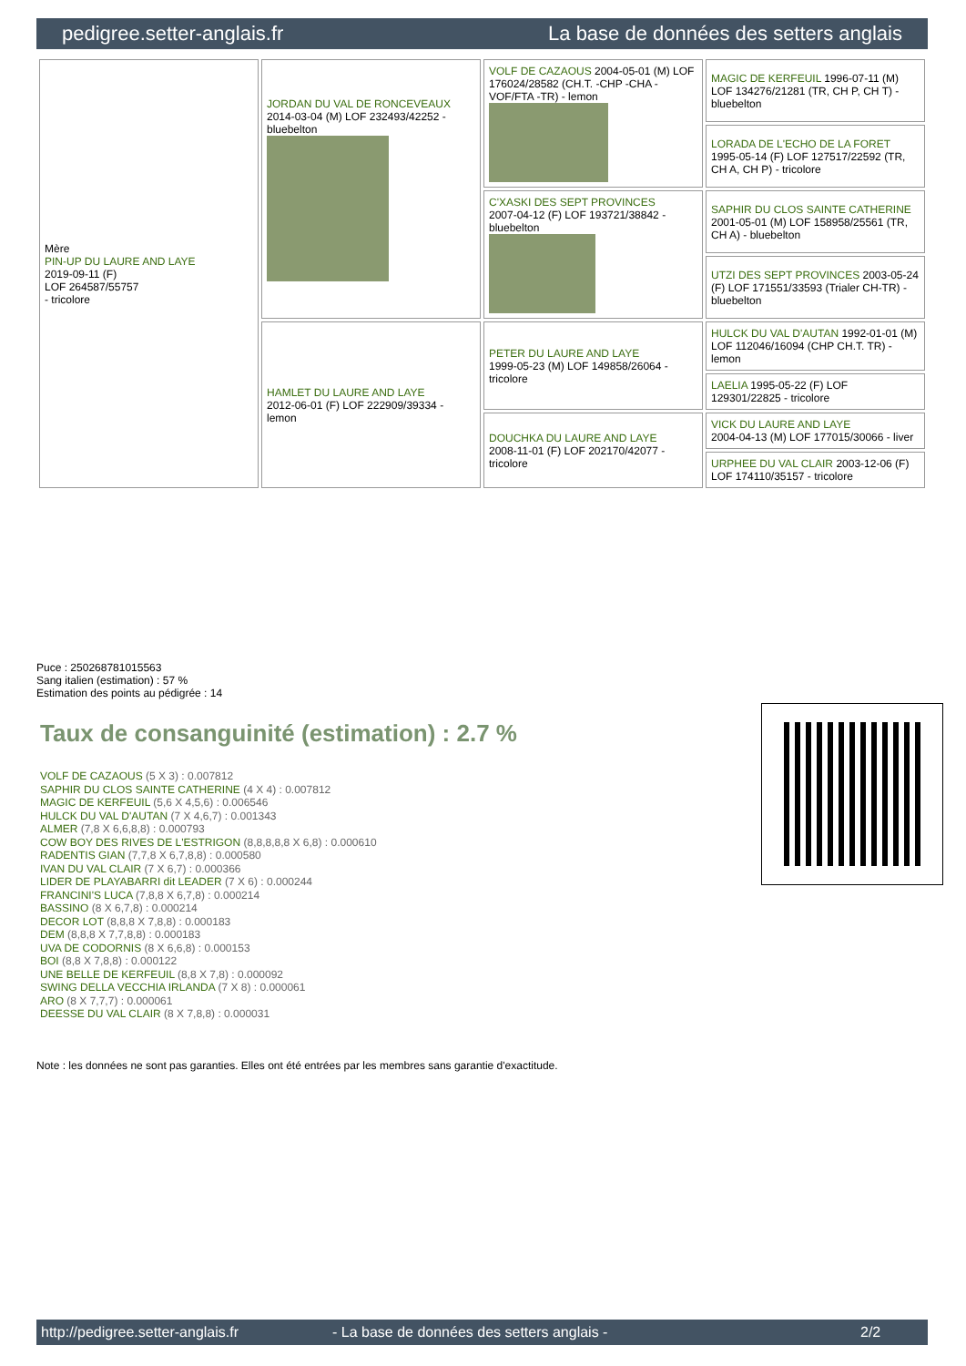pedigree.setter-anglais.fr La base de données des setters anglais
| Mère PIN-UP DU LAURE AND LAYE 2019-09-11 (F) LOF 264587/55757 - tricolore | JORDAN DU VAL DE RONCEVEAUX 2014-03-04 (M) LOF 232493/42252 - bluebelton | VOLF DE CAZAOUS 2004-05-01 (M) LOF 176024/28582 (CH.T. -CHP -CHA -VOF/FTA -TR) - lemon | MAGIC DE KERFEUIL 1996-07-11 (M) LOF 134276/21281 (TR, CH P, CH T) - bluebelton |
| | | | LORADA DE L'ECHO DE LA FORET 1995-05-14 (F) LOF 127517/22592 (TR, CH A, CH P) - tricolore |
| | | C'XASKI DES SEPT PROVINCES 2007-04-12 (F) LOF 193721/38842 - bluebelton | SAPHIR DU CLOS SAINTE CATHERINE 2001-05-01 (M) LOF 158958/25561 (TR, CH A) - bluebelton |
| | | | UTZI DES SEPT PROVINCES 2003-05-24 (F) LOF 171551/33593 (Trialer CH-TR) - bluebelton |
| | HAMLET DU LAURE AND LAYE 2012-06-01 (F) LOF 222909/39334 - lemon | PETER DU LAURE AND LAYE 1999-05-23 (M) LOF 149858/26064 - tricolore | HULCK DU VAL D'AUTAN 1992-01-01 (M) LOF 112046/16094 (CHP CH.T. TR) - lemon |
| | | | LAELIA 1995-05-22 (F) LOF 129301/22825 - tricolore |
| | | DOUCHKA DU LAURE AND LAYE 2008-11-01 (F) LOF 202170/42077 - tricolore | VICK DU LAURE AND LAYE 2004-04-13 (M) LOF 177015/30066 - liver |
| | | | URPHEE DU VAL CLAIR 2003-12-06 (F) LOF 174110/35157 - tricolore |
Puce : 250268781015563
Sang italien (estimation) : 57 %
Estimation des points au pédigrée : 14
Taux de consanguinité (estimation) : 2.7 %
VOLF DE CAZAOUS (5 X 3) : 0.007812
SAPHIR DU CLOS SAINTE CATHERINE (4 X 4) : 0.007812
MAGIC DE KERFEUIL (5,6 X 4,5,6) : 0.006546
HULCK DU VAL D'AUTAN (7 X 4,6,7) : 0.001343
ALMER (7,8 X 6,6,8,8) : 0.000793
COW BOY DES RIVES DE L'ESTRIGON (8,8,8,8,8 X 6,8) : 0.000610
RADENTIS GIAN (7,7,8 X 6,7,8,8) : 0.000580
IVAN DU VAL CLAIR (7 X 6,7) : 0.000366
LIDER DE PLAYABARRI dit LEADER (7 X 6) : 0.000244
FRANCINI'S LUCA (7,8,8 X 6,7,8) : 0.000214
BASSINO (8 X 6,7,8) : 0.000214
DECOR LOT (8,8,8 X 7,8,8) : 0.000183
DEM (8,8,8 X 7,7,8,8) : 0.000183
UVA DE CODORNIS (8 X 6,6,8) : 0.000153
BOI (8,8 X 7,8,8) : 0.000122
UNE BELLE DE KERFEUIL (8,8 X 7,8) : 0.000092
SWING DELLA VECCHIA IRLANDA (7 X 8) : 0.000061
ARO (8 X 7,7,7) : 0.000061
DEESSE DU VAL CLAIR (8 X 7,8,8) : 0.000031
Note : les données ne sont pas garanties. Elles ont été entrées par les membres sans garantie d'exactitude.
http://pedigree.setter-anglais.fr - La base de données des setters anglais - 2/2